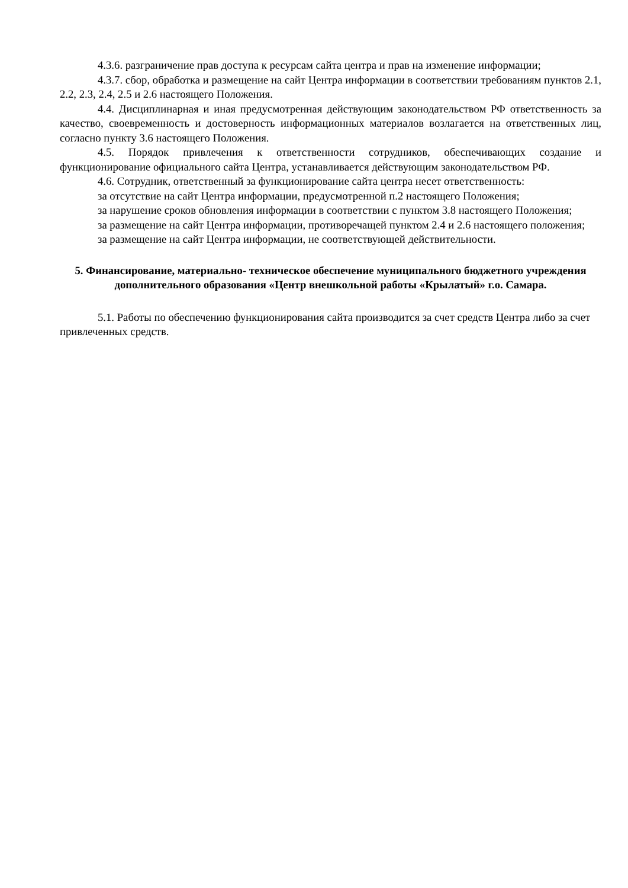4.3.6. разграничение прав доступа к ресурсам сайта центра и прав на изменение информации;
4.3.7. сбор, обработка и размещение на сайт Центра информации в соответствии требованиям пунктов 2.1, 2.2, 2.3, 2.4, 2.5 и 2.6 настоящего Положения.
4.4. Дисциплинарная и иная предусмотренная действующим законодательством РФ ответственность за качество, своевременность и достоверность информационных материалов возлагается на ответственных лиц, согласно пункту 3.6 настоящего Положения.
4.5. Порядок привлечения к ответственности сотрудников, обеспечивающих создание и функционирование официального сайта Центра, устанавливается действующим законодательством РФ.
4.6. Сотрудник, ответственный за функционирование сайта центра несет ответственность:
за отсутствие на сайт Центра информации, предусмотренной п.2 настоящего Положения;
за нарушение сроков обновления информации в соответствии с пунктом 3.8 настоящего Положения;
за размещение на сайт Центра информации, противоречащей пунктом 2.4 и 2.6 настоящего положения;
за размещение на сайт Центра информации, не соответствующей действительности.
5. Финансирование, материально- техническое обеспечение муниципального бюджетного учреждения дополнительного образования «Центр внешкольной работы «Крылатый» г.о. Самара.
5.1. Работы по обеспечению функционирования сайта производится за счет средств Центра либо за счет привлеченных средств.